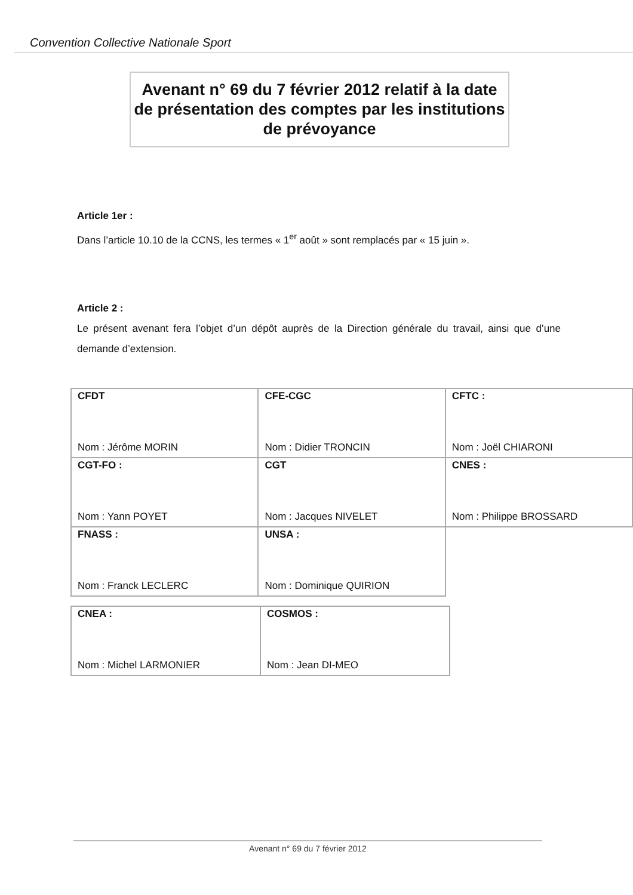Convention Collective Nationale Sport
Avenant n° 69 du 7 février 2012 relatif à la date de présentation des comptes par les institutions de prévoyance
Article 1er :
Dans l’article 10.10 de la CCNS, les termes « 1<sup>er</sup> août » sont remplacés par « 15 juin ».
Article 2 :
Le présent avenant fera l’objet d’un dépôt auprès de la Direction générale du travail, ainsi que d’une demande d’extension.
| CFDT Nom : Jérôme MORIN | CFE-CGC Nom : Didier TRONCIN | CFTC : Nom : Joël CHIARONI |
| CGT-FO : Nom : Yann POYET | CGT Nom : Jacques NIVELET | CNES : Nom : Philippe BROSSARD |
| FNASS : Nom : Franck LECLERC | UNSA : Nom : Dominique QUIRION | |
| CNEA : Nom : Michel LARMONIER | COSMOS : Nom : Jean DI-MEO |
Avenant n° 69 du 7 février 2012